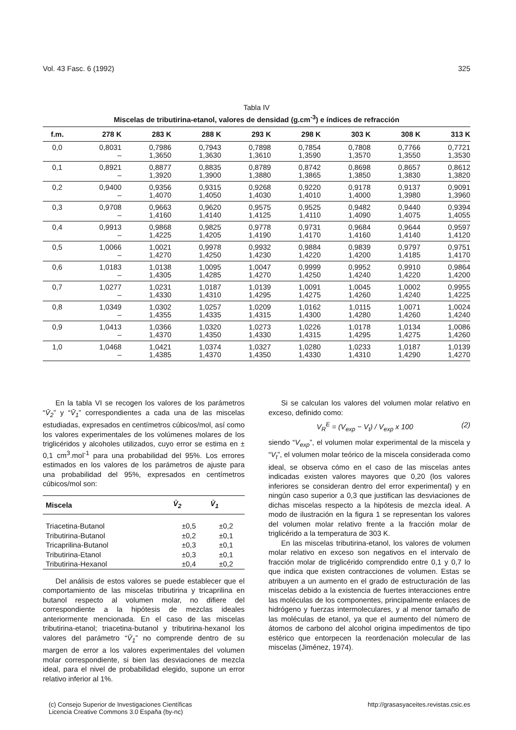Vol. 43 Fasc. 6 (1992) 325
Tabla IV
Miscelas de tributirina-etanol, valores de densidad (g.cm<sup>-3</sup>) e índices de refracción
| f.m. | 278 K | 283 K | 288 K | 293 K | 298 K | 303 K | 308 K | 313 K |
| --- | --- | --- | --- | --- | --- | --- | --- | --- |
| 0,0 | 0,8031 – | 0,7986 1,3650 | 0,7943 1,3630 | 0,7898 1,3610 | 0,7854 1,3590 | 0,7808 1,3570 | 0,7766 1,3550 | 0,7721 1,3530 |
| 0,1 | 0,8921 – | 0,8877 1,3920 | 0,8835 1,3900 | 0,8789 1,3880 | 0,8742 1,3865 | 0,8698 1,3850 | 0,8657 1,3830 | 0,8612 1,3820 |
| 0,2 | 0,9400 – | 0,9356 1,4070 | 0,9315 1,4050 | 0,9268 1,4030 | 0,9220 1,4010 | 0,9178 1,4000 | 0,9137 1,3980 | 0,9091 1,3960 |
| 0,3 | 0,9708 – | 0,9663 1,4160 | 0,9620 1,4140 | 0,9575 1,4125 | 0,9525 1,4110 | 0,9482 1,4090 | 0,9440 1,4075 | 0,9394 1,4055 |
| 0,4 | 0,9913 – | 0,9868 1,4225 | 0,9825 1,4205 | 0,9778 1,4190 | 0,9731 1,4170 | 0,9684 1,4160 | 0,9644 1,4140 | 0,9597 1,4120 |
| 0,5 | 1,0066 – | 1,0021 1,4270 | 0,9978 1,4250 | 0,9932 1,4230 | 0,9884 1,4220 | 0,9839 1,4200 | 0,9797 1,4185 | 0,9751 1,4170 |
| 0,6 | 1,0183 – | 1,0138 1,4305 | 1,0095 1,4285 | 1,0047 1,4270 | 0,9999 1,4250 | 0,9952 1,4240 | 0,9910 1,4220 | 0,9864 1,4200 |
| 0,7 | 1,0277 – | 1,0231 1,4330 | 1,0187 1,4310 | 1,0139 1,4295 | 1,0091 1,4275 | 1,0045 1,4260 | 1,0002 1,4240 | 0,9955 1,4225 |
| 0,8 | 1,0349 – | 1,0302 1,4355 | 1,0257 1,4335 | 1,0209 1,4315 | 1,0162 1,4300 | 1,0115 1,4280 | 1,0071 1,4260 | 1,0024 1,4240 |
| 0,9 | 1,0413 – | 1,0366 1,4370 | 1,0320 1,4350 | 1,0273 1,4330 | 1,0226 1,4315 | 1,0178 1,4295 | 1,0134 1,4275 | 1,0086 1,4260 |
| 1,0 | 1,0468 – | 1,0421 1,4385 | 1,0374 1,4370 | 1,0327 1,4350 | 1,0280 1,4330 | 1,0233 1,4310 | 1,0187 1,4290 | 1,0139 1,4270 |
En la tabla VI se recogen los valores de los parámetros “V̄<sub>2</sub>” y “V̄<sub>1</sub>” correspondientes a cada una de las miscelas estudiadas, expresados en centímetros cúbicos/mol, así como los valores experimentales de los volúmenes molares de los triglicéridos y alcoholes utilizados, cuyo error se estima en ± 0,1 cm<sup>3</sup>.mol<sup>-1</sup> para una probabilidad del 95%. Los errores estimados en los valores de los parámetros de ajuste para una probabilidad del 95%, expresados en centímetros cúbicos/mol son:
| Miscela | V̄<sub>2</sub> | V̄<sub>1</sub> |
| --- | --- | --- |
| Triacetina-Butanol | ±0,5 | ±0,2 |
| Tributirina-Butanol | ±0,2 | ±0,1 |
| Tricaprilina-Butanol | ±0,3 | ±0,1 |
| Tributirina-Etanol | ±0,3 | ±0,1 |
| Tributirina-Hexanol | ±0,4 | ±0,2 |
Del análisis de estos valores se puede establecer que el comportamiento de las miscelas tributirina y tricaprilina en butanol respecto al volumen molar, no difiere del correspondiente a la hipótesis de mezclas ideales anteriormente mencionada. En el caso de las miscelas tributirina-etanol; triacetina-butanol y tributirina-hexanol los valores del parámetro “V̄<sub>1</sub>” no comprende dentro de su margen de error a los valores experimentales del volumen molar correspondiente, si bien las desviaciones de mezcla ideal, para el nivel de probabilidad elegido, supone un error relativo inferior al 1%.
Si se calculan los valores del volumen molar relativo en exceso, definido como:
V<sub>R</sub><sup>E</sup> = (V<sub>exp</sub> − V<sub>t</sub>) / V<sub>exp</sub> x 100 (2)
siendo “V<sub>exp</sub>”, el volumen molar experimental de la miscela y “V<sub>t</sub>”, el volumen molar teórico de la miscela considerada como ideal, se observa cómo en el caso de las miscelas antes indicadas existen valores mayores que 0,20 (los valores inferiores se consideran dentro del error experimental) y en ningún caso superior a 0,3 que justifican las desviaciones de dichas miscelas respecto a la hipótesis de mezcla ideal. A modo de ilustración en la figura 1 se representan los valores del volumen molar relativo frente a la fracción molar de triglicérido a la temperatura de 303 K.
En las miscelas tributirina-etanol, los valores de volumen molar relativo en exceso son negativos en el intervalo de fracción molar de triglicérido comprendido entre 0,1 y 0,7 lo que indica que existen contracciones de volumen. Estas se atribuyen a un aumento en el grado de estructuración de las miscelas debido a la existencia de fuertes interacciones entre las moléculas de los componentes, principalmente enlaces de hidrógeno y fuerzas intermoleculares, y al menor tamaño de las moléculas de etanol, ya que el aumento del número de átomos de carbono del alcohol origina impedimentos de tipo estérico que entorpecen la reordenación molecular de las miscelas (Jiménez, 1974).
(c) Consejo Superior de Investigaciones Científicas
Licencia Creative Commons 3.0 España (by-nc) http://grasasyaceites.revistas.csic.es